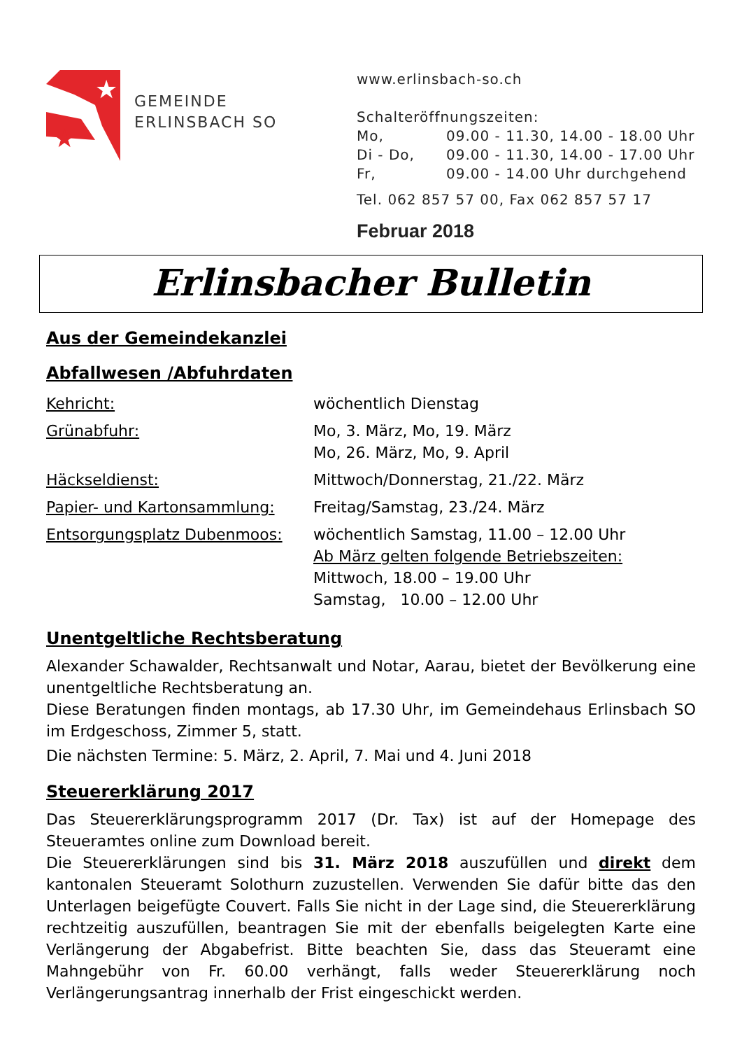★
★
GEMEINDE
ERLINSBACH SO
www.erlinsbach-so.ch
Schalteröffnungszeiten:
| Mo, | 09.00 - 11.30, 14.00 - 18.00 Uhr |
| Di - Do, | 09.00 - 11.30, 14.00 - 17.00 Uhr |
| Fr, | 09.00 - 14.00 Uhr durchgehend |
Tel. 062 857 57 00, Fax 062 857 57 17
Februar 2018
Erlinsbacher Bulletin
Aus der Gemeindekanzlei
Abfallwesen /Abfuhrdaten
| Kehricht: | wöchentlich Dienstag |
| Grünabfuhr: | Mo, 3. März, Mo, 19. März Mo, 26. März, Mo, 9. April |
| Häckseldienst: | Mittwoch/Donnerstag, 21./22. März |
| Papier- und Kartonsammlung: | Freitag/Samstag, 23./24. März |
| Entsorgungsplatz Dubenmoos: | wöchentlich Samstag, 11.00 – 12.00 Uhr Ab März gelten folgende Betriebszeiten: Mittwoch, 18.00 – 19.00 Uhr Samstag, 10.00 – 12.00 Uhr |
Unentgeltliche Rechtsberatung
Alexander Schawalder, Rechtsanwalt und Notar, Aarau, bietet der Bevölkerung eine unentgeltliche Rechtsberatung an.
Diese Beratungen finden montags, ab 17.30 Uhr, im Gemeindehaus Erlinsbach SO im Erdgeschoss, Zimmer 5, statt.
Die nächsten Termine: 5. März, 2. April, 7. Mai und 4. Juni 2018
Steuererklärung 2017
Das Steuererklärungsprogramm 2017 (Dr. Tax) ist auf der Homepage des Steueramtes online zum Download bereit.
Die Steuererklärungen sind bis 31. März 2018 auszufüllen und direkt dem kantonalen Steueramt Solothurn zuzustellen. Verwenden Sie dafür bitte das den Unterlagen beigefügte Couvert. Falls Sie nicht in der Lage sind, die Steuererklärung rechtzeitig auszufüllen, beantragen Sie mit der ebenfalls beigelegten Karte eine Verlängerung der Abgabefrist. Bitte beachten Sie, dass das Steueramt eine Mahngebühr von Fr. 60.00 verhängt, falls weder Steuererklärung noch Verlängerungsantrag innerhalb der Frist eingeschickt werden.